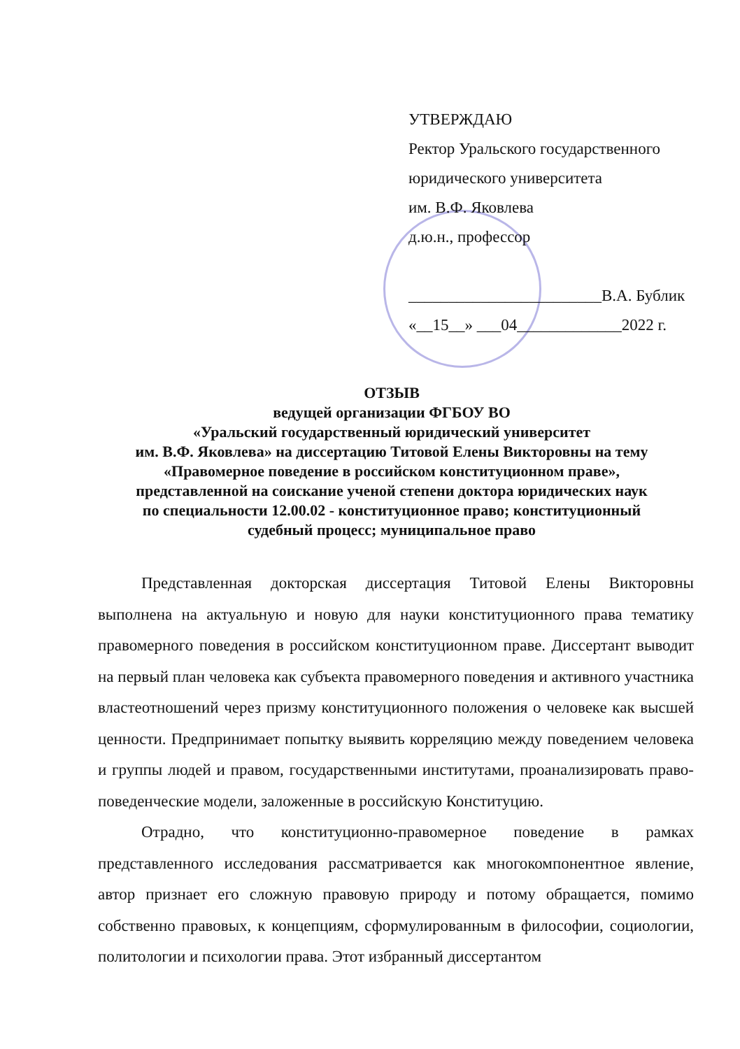УТВЕРЖДАЮ
Ректор Уральского государственного
юридического университета
им. В.Ф. Яковлева
д.ю.н., профессор
________________________В.А. Бублик
«__15__» ___04_____________2022 г.
ОТЗЫВ
ведущей организации ФГБОУ ВО
«Уральский государственный юридический университет
им. В.Ф. Яковлева» на диссертацию Титовой Елены Викторовны на тему
«Правомерное поведение в российском конституционном праве»,
представленной на соискание ученой степени доктора юридических наук
по специальности 12.00.02 - конституционное право; конституционный
судебный процесс; муниципальное право
Представленная докторская диссертация Титовой Елены Викторовны выполнена на актуальную и новую для науки конституционного права тематику правомерного поведения в российском конституционном праве. Диссертант выводит на первый план человека как субъекта правомерного поведения и активного участника властеотношений через призму конституционного положения о человеке как высшей ценности. Предпринимает попытку выявить корреляцию между поведением человека и группы людей и правом, государственными институтами, проанализировать право-поведенческие модели, заложенные в российскую Конституцию.
Отрадно, что конституционно-правомерное поведение в рамках представленного исследования рассматривается как многокомпонентное явление, автор признает его сложную правовую природу и потому обращается, помимо собственно правовых, к концепциям, сформулированным в философии, социологии, политологии и психологии права. Этот избранный диссертантом